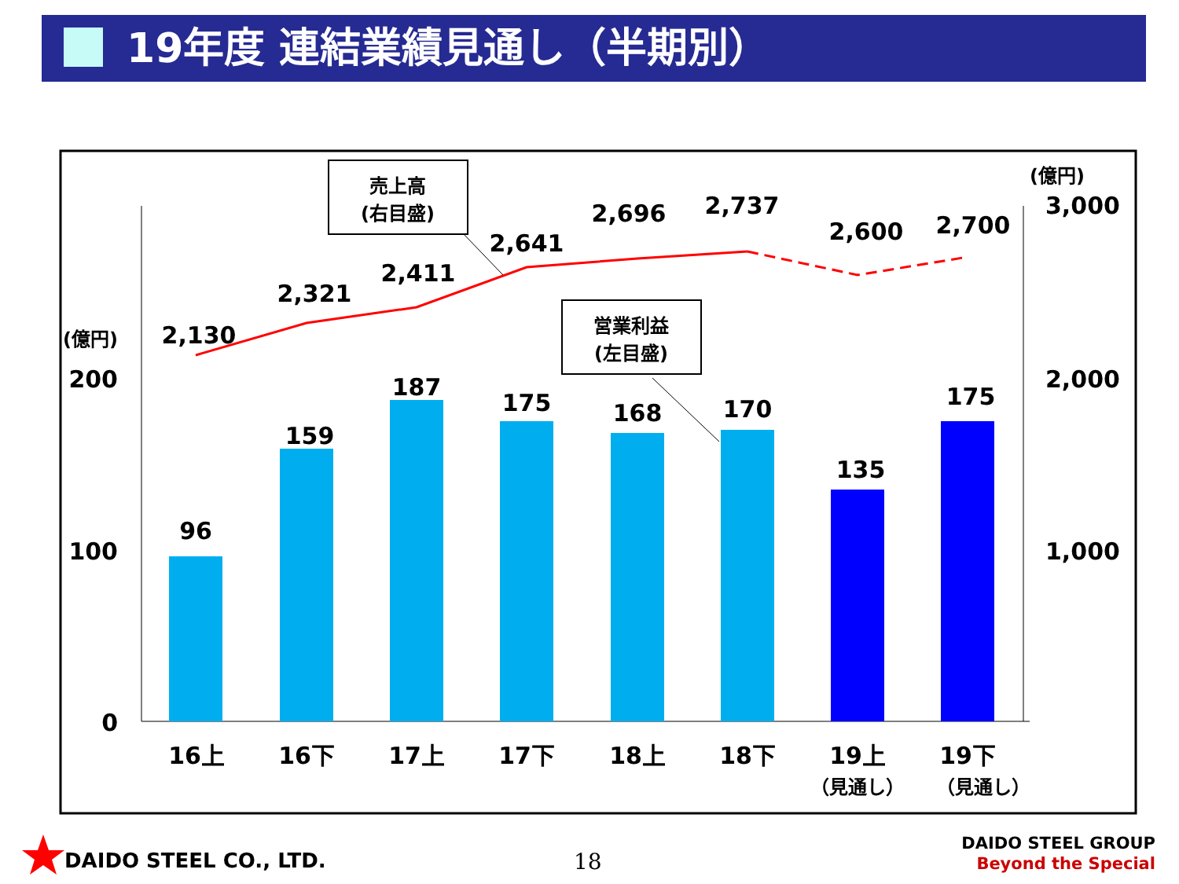19年度 連結業績見通し（半期別）
96
159
187
175
168
170
135
175
2,130
2,321
2,411
2,641
2,696
2,737
2,600
2,700
16上
16下
17上
17下
18上
18下
19上
19下
（見通し）
（見通し）
200
100
0
3,000
2,000
1,000
(億円)
(億円)
売上高
(右目盛)
営業利益
(左目盛)
DAIDO STEEL CO., LTD. 18
DAIDO STEEL GROUP
Beyond the Special